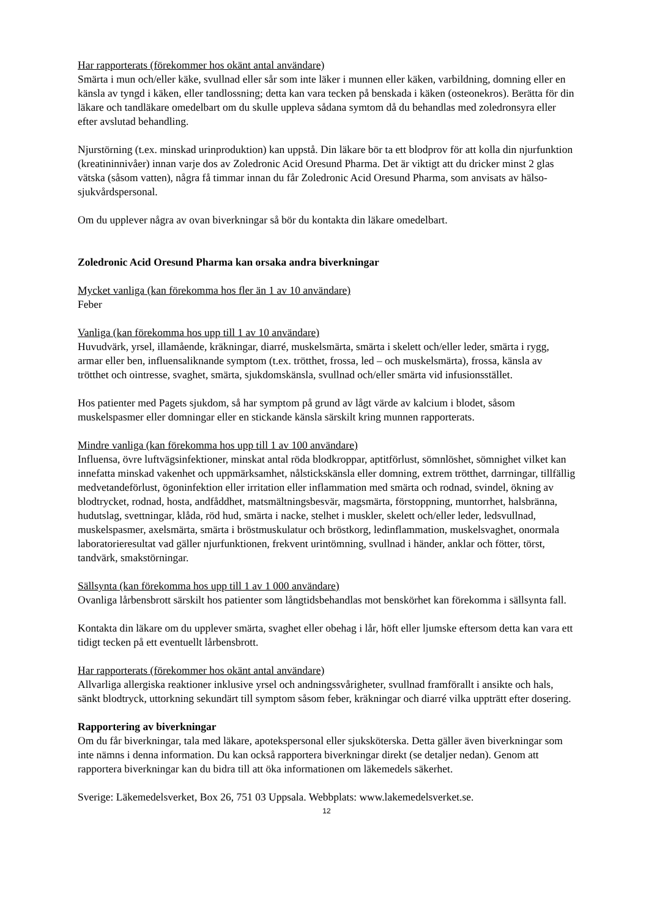Har rapporterats (förekommer hos okänt antal användare)
Smärta i mun och/eller käke, svullnad eller sår som inte läker i munnen eller käken, varbildning, domning eller en känsla av tyngd i käken, eller tandlossning; detta kan vara tecken på benskada i käken (osteonekros). Berätta för din läkare och tandläkare omedelbart om du skulle uppleva sådana symtom då du behandlas med zoledronsyra eller efter avslutad behandling.
Njurstörning (t.ex. minskad urinproduktion) kan uppstå. Din läkare bör ta ett blodprov för att kolla din njurfunktion (kreatininnivåer) innan varje dos av Zoledronic Acid Oresund Pharma. Det är viktigt att du dricker minst 2 glas vätska (såsom vatten), några få timmar innan du får Zoledronic Acid Oresund Pharma, som anvisats av hälso- sjukvårdspersonal.
Om du upplever några av ovan biverkningar så bör du kontakta din läkare omedelbart.
Zoledronic Acid Oresund Pharma kan orsaka andra biverkningar
Mycket vanliga (kan förekomma hos fler än 1 av 10 användare)
Feber
Vanliga (kan förekomma hos upp till 1 av 10 användare)
Huvudvärk, yrsel, illamående, kräkningar, diarré, muskelsmärta, smärta i skelett och/eller leder, smärta i rygg, armar eller ben, influensaliknande symptom (t.ex. trötthet, frossa, led – och muskelsmärta), frossa, känsla av trötthet och ointresse, svaghet, smärta, sjukdomskänsla, svullnad och/eller smärta vid infusionsstället.
Hos patienter med Pagets sjukdom, så har symptom på grund av lågt värde av kalcium i blodet, såsom muskelspasmer eller domningar eller en stickande känsla särskilt kring munnen rapporterats.
Mindre vanliga (kan förekomma hos upp till 1 av 100 användare)
Influensa, övre luftvägsinfektioner, minskat antal röda blodkroppar, aptitförlust, sömnlöshet, sömnighet vilket kan innefatta minskad vakenhet och uppmärksamhet, nålstickskänsla eller domning, extrem trötthet, darrningar, tillfällig medvetandeförlust, ögoninfektion eller irritation eller inflammation med smärta och rodnad, svindel, ökning av blodtrycket, rodnad, hosta, andfåddhet, matsmältningsbesvär, magsmärta, förstoppning, muntorrhet, halsbränna, hudutslag, svettningar, klåda, röd hud, smärta i nacke, stelhet i muskler, skelett och/eller leder, ledsvullnad, muskelspasmer, axelsmärta, smärta i bröstmuskulatur och bröstkorg, ledinflammation, muskelsvaghet, onormala laboratorieresultat vad gäller njurfunktionen, frekvent urintömning, svullnad i händer, anklar och fötter, törst, tandvärk, smakstörningar.
Sällsynta (kan förekomma hos upp till 1 av 1 000 användare)
Ovanliga lårbensbrott särskilt hos patienter som långtidsbehandlas mot benskörhet kan förekomma i sällsynta fall.
Kontakta din läkare om du upplever smärta, svaghet eller obehag i lår, höft eller ljumske eftersom detta kan vara ett tidigt tecken på ett eventuellt lårbensbrott.
Har rapporterats (förekommer hos okänt antal användare)
Allvarliga allergiska reaktioner inklusive yrsel och andningssvårigheter, svullnad framförallt i ansikte och hals, sänkt blodtryck, uttorkning sekundärt till symptom såsom feber, kräkningar och diarré vilka uppträtt efter dosering.
Rapportering av biverkningar
Om du får biverkningar, tala med läkare, apotekspersonal eller sjuksköterska. Detta gäller även biverkningar som inte nämns i denna information. Du kan också rapportera biverkningar direkt (se detaljer nedan). Genom att rapportera biverkningar kan du bidra till att öka informationen om läkemedels säkerhet.
Sverige: Läkemedelsverket, Box 26, 751 03 Uppsala. Webbplats: www.lakemedelsverket.se.
12